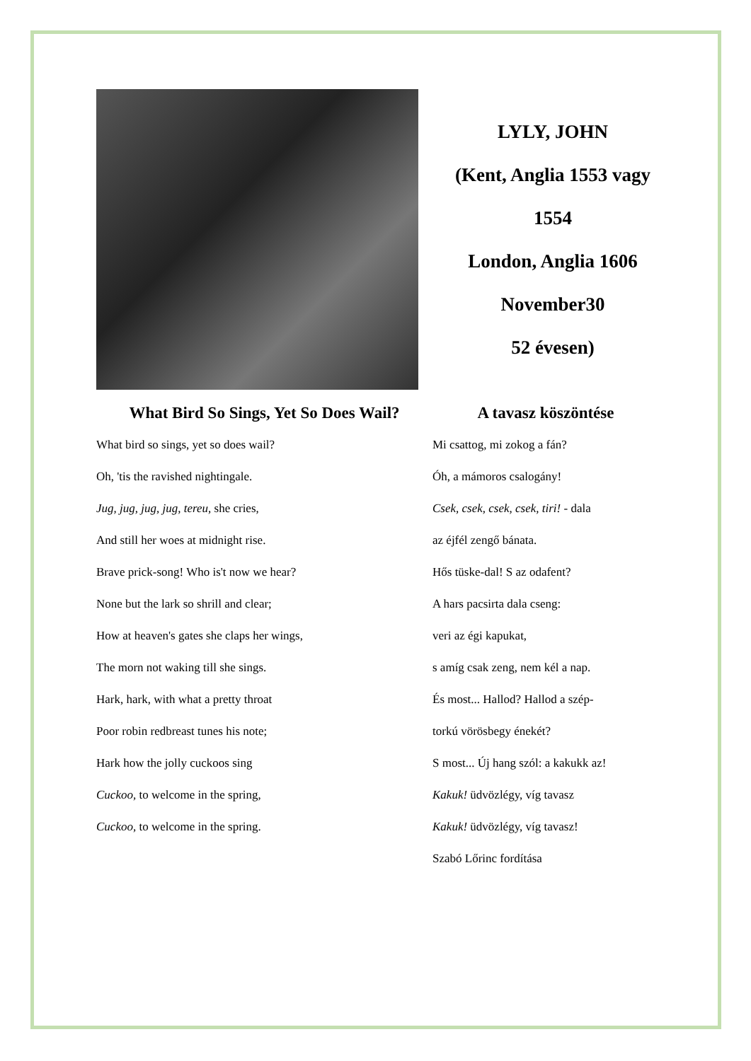LYLY, JOHN
(Kent, Anglia 1553 vagy
1554
London, Anglia 1606
November30
52 évesen)
What Bird So Sings, Yet So Does Wail?
What bird so sings, yet so does wail?
Oh, 'tis the ravished nightingale.
Jug, jug, jug, jug, tereu, she cries,
And still her woes at midnight rise.
Brave prick-song! Who is't now we hear?
None but the lark so shrill and clear;
How at heaven's gates she claps her wings,
The morn not waking till she sings.
Hark, hark, with what a pretty throat
Poor robin redbreast tunes his note;
Hark how the jolly cuckoos sing
Cuckoo, to welcome in the spring,
Cuckoo, to welcome in the spring.
A tavasz köszöntése
Mi csattog, mi zokog a fán?
Óh, a mámoros csalogány!
Csek, csek, csek, csek, tiri! - dala
az éjfél zengő bánata.
Hős tüske-dal! S az odafent?
A hars pacsirta dala cseng:
veri az égi kapukat,
s amíg csak zeng, nem kél a nap.
És most... Hallod? Hallod a szép-
torkú vörösbegy énekét?
S most... Új hang szól: a kakukk az!
Kakuk! üdvözlégy, víg tavasz
Kakuk! üdvözlégy, víg tavasz!
Szabó Lőrinc fordítása